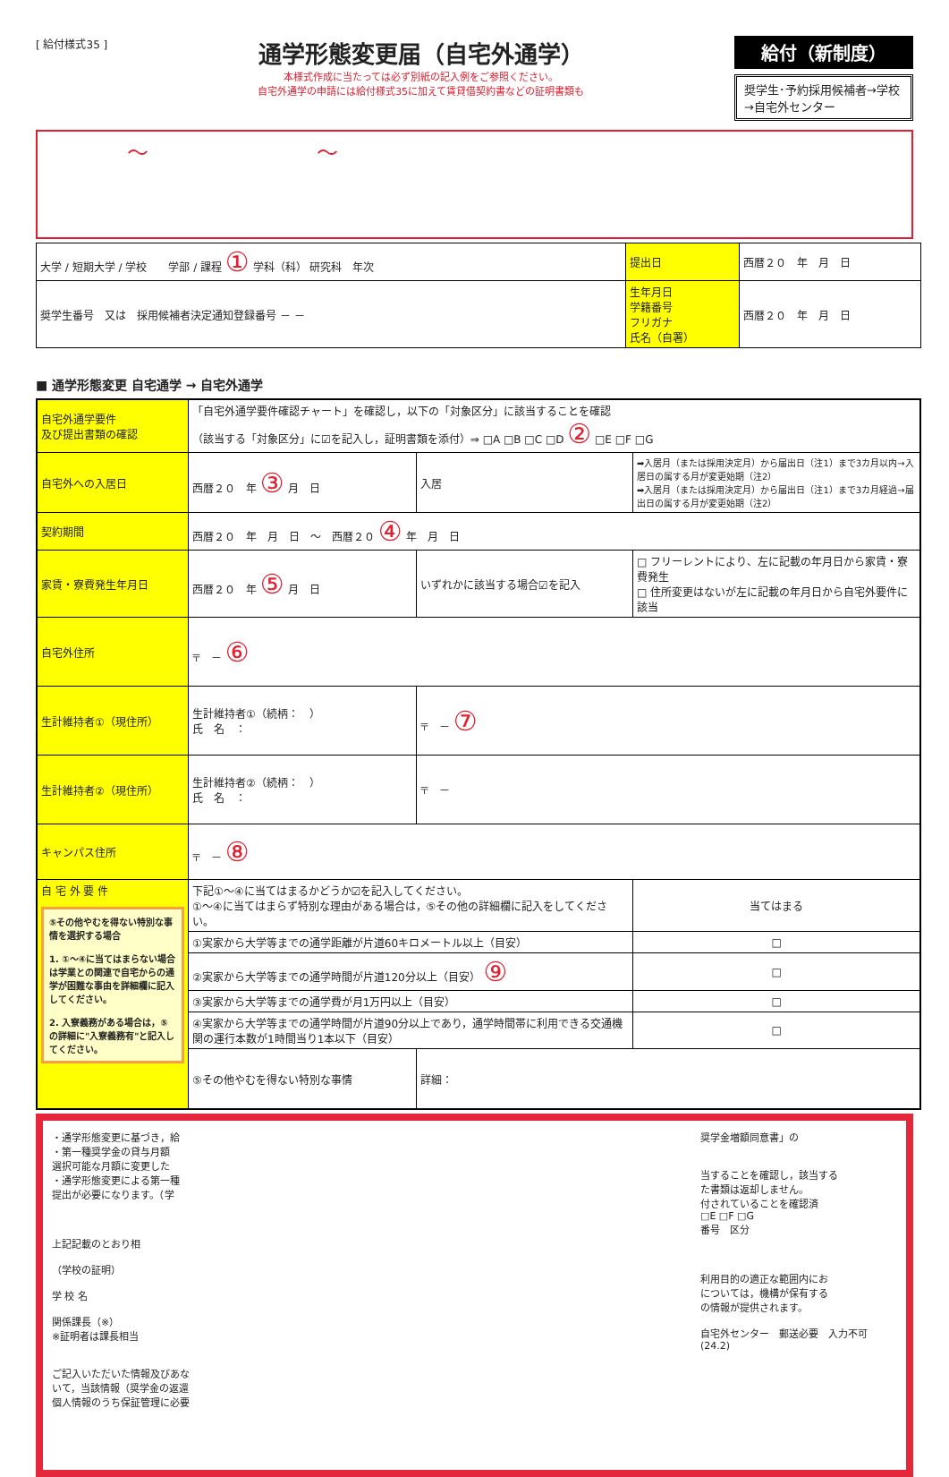[ 給付様式35 ]
通学形態変更届（自宅外通学）
本様式作成に当たっては必ず別紙の記入例をご参照ください。
自宅外通学の申請には給付様式35に加えて賃貸借契約書などの証明書類も
給付（新制度）
奨学生･予約採用候補者→学校
→自宅外センター
～ ～
| 大学 / 短期大学 / 学校 学部 / 課程 ① 学科（科） 研究科 年次 | 提出日 | 西暦２０ 年 月 日 |
| 奨学生番号 又は 採用候補者決定通知登録番号 － － | 生年月日 学籍番号 フリガナ 氏名（自署） | 西暦２０ 年 月 日 |
■ 通学形態変更 自宅通学 → 自宅外通学
| 自宅外通学要件 及び提出書類の確認 | 「自宅外通学要件確認チャート」を確認し，以下の「対象区分」に該当することを確認 （該当する「対象区分」に☑を記入し，証明書類を添付）⇒ □A □B □C □D ② □E □F □G | | |
| 自宅外への入居日 | 西暦２０ 年 ③ 月 日 | 入居 | ➡入居月（または採用決定月）から届出日（注1）まで3カ月以内→入居日の属する月が変更始期（注2） ➡入居月（または採用決定月）から届出日（注1）まで3カ月経過→届出日の属する月が変更始期（注2） |
| 契約期間 | 西暦２０ 年 月 日 ～ 西暦２０ ④ 年 月 日 | | |
| 家賃・寮費発生年月日 | 西暦２０ 年 ⑤ 月 日 | いずれかに該当する場合☑を記入 | □ フリーレントにより、左に記載の年月日から家賃・寮費発生 □ 住所変更はないが左に記載の年月日から自宅外要件に該当 |
| 自宅外住所 | 〒 － ⑥ | | |
| 生計維持者①（現住所） | 生計維持者①（続柄： ） 氏 名 ： | 〒 － ⑦ | |
| 生計維持者②（現住所） | 生計維持者②（続柄： ） 氏 名 ： | 〒 － | |
| キャンパス住所 | 〒 － ⑧ | | |
| 自 宅 外 要 件 ⑤その他やむを得ない特別な事情を選択する場合 1. ①～④に当てはまらない場合は学業との関連で自宅からの通学が困難な事由を詳細欄に記入してください。 2. 入寮義務がある場合は，⑤の詳細に"入寮義務有"と記入してください。 | 下記①～④に当てはまるかどうか☑を記入してください。 ①～④に当てはまらず特別な理由がある場合は，⑤その他の詳細欄に記入をしてください。 | | 当てはまる |
| | ①実家から大学等までの通学距離が片道60キロメートル以上（目安） | | □ |
| | ②実家から大学等までの通学時間が片道120分以上（目安） ⑨ | | □ |
| | ③実家から大学等までの通学費が月1万円以上（目安） | | □ |
| | ④実家から大学等までの通学時間が片道90分以上であり，通学時間帯に利用できる交通機関の運行本数が1時間当り1本以下（目安） | | □ |
| | ⑤その他やむを得ない特別な事情 | 詳細： | |
・通学形態変更に基づき，給
・第一種奨学金の貸与月額
選択可能な月額に変更した
・通学形態変更による第一種
提出が必要になります。（学
上記記載のとおり相
（学校の証明）
学 校 名
関係課長（※）
※証明者は課長相当
ご記入いただいた情報及びあな
いて，当該情報（奨学金の返還
個人情報のうち保証管理に必要
奨学金増額同意書」の
当することを確認し，該当する
た書類は返却しません。
付されていることを確認済
□E □F □G
番号　区分
利用目的の適正な範囲内にお
については，機構が保有する
の情報が提供されます。
自宅外センター　郵送必要　入力不可　(24.2)